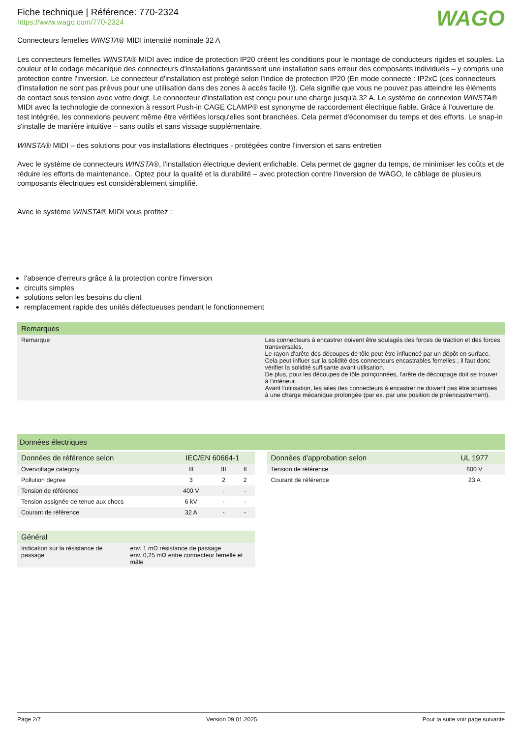WAGO
Fiche technique | Référence: 770-2324
https://www.wago.com/770-2324
Connecteurs femelles WINSTA® MIDI intensité nominale 32 A
Les connecteurs femelles WINSTA® MIDI avec indice de protection IP20 créent les conditions pour le montage de conducteurs rigides et souples. La couleur et le codage mécanique des connecteurs d'installations garantissent une installation sans erreur des composants individuels – y compris une protection contre l'inversion. Le connecteur d'installation est protégé selon l'indice de protection IP20 (En mode connecté : IP2xC (ces connecteurs d'installation ne sont pas prévus pour une utilisation dans des zones à accès facile !)). Cela signifie que vous ne pouvez pas atteindre les éléments de contact sous tension avec votre doigt. Le connecteur d'installation est conçu pour une charge jusqu'à 32 A. Le système de connexion WINSTA® MIDI avec la technologie de connexion à ressort Push-in CAGE CLAMP® est synonyme de raccordement électrique fiable. Grâce à l'ouverture de test intégrée, les connexions peuvent même être vérifiées lorsqu'elles sont branchées. Cela permet d'économiser du temps et des efforts. Le snap-in s'installe de manière intuitive – sans outils et sans vissage supplémentaire.
WINSTA® MIDI – des solutions pour vos installations électriques - protégées contre l'inversion et sans entretien
Avec le système de connecteurs WINSTA®, l'installation électrique devient enfichable. Cela permet de gagner du temps, de minimiser les coûts et de réduire les efforts de maintenance.. Optez pour la qualité et la durabilité – avec protection contre l'inversion de WAGO, le câblage de plusieurs composants électriques est considérablement simplifié.
Avec le système WINSTA® MIDI vous profitez :
l'absence d'erreurs grâce à la protection contre l'inversion
circuits simples
solutions selon les besoins du client
remplacement rapide des unités défectueuses pendant le fonctionnement
| Remarques | |
| --- | --- |
| Remarque | Les connecteurs à encastrer doivent être soulagés des forces de traction et des forces transversales. Le rayon d'arête des découpes de tôle peut être influencé par un dépôt en surface. Cela peut influer sur la solidité des connecteurs encastrables femelles ; il faut donc vérifier la solidité suffisante avant utilisation. De plus, pour les découpes de tôle poinçonnées, l'arête de découpage doit se trouver à l'intérieur. Avant l'utilisation, les ailes des connecteurs à encastrer ne doivent pas être soumises à une charge mécanique prolongée (par ex. par une position de préencastrement). |
| Données électriques |
| --- |
| Données de référence selon | IEC/EN 60664-1 | | |
| --- | --- | --- | --- |
| Overvoltage category | III | III | II |
| Pollution degree | 3 | 2 | 2 |
| Tension de référence | 400 V | - | - |
| Tension assignée de tenue aux chocs | 6 kV | - | - |
| Courant de référence | 32 A | - | - |
| Général | |
| --- | --- |
| Indication sur la résistance de passage | env. 1 mΩ résistance de passage env. 0,25 mΩ entre connecteur femelle et mâle |
| Données d'approbation selon | UL 1977 |
| --- | --- |
| Tension de référence | 600 V |
| Courant de référence | 23 A |
Page 2/7 Version 09.01.2025 Pour la suite voir page suivante